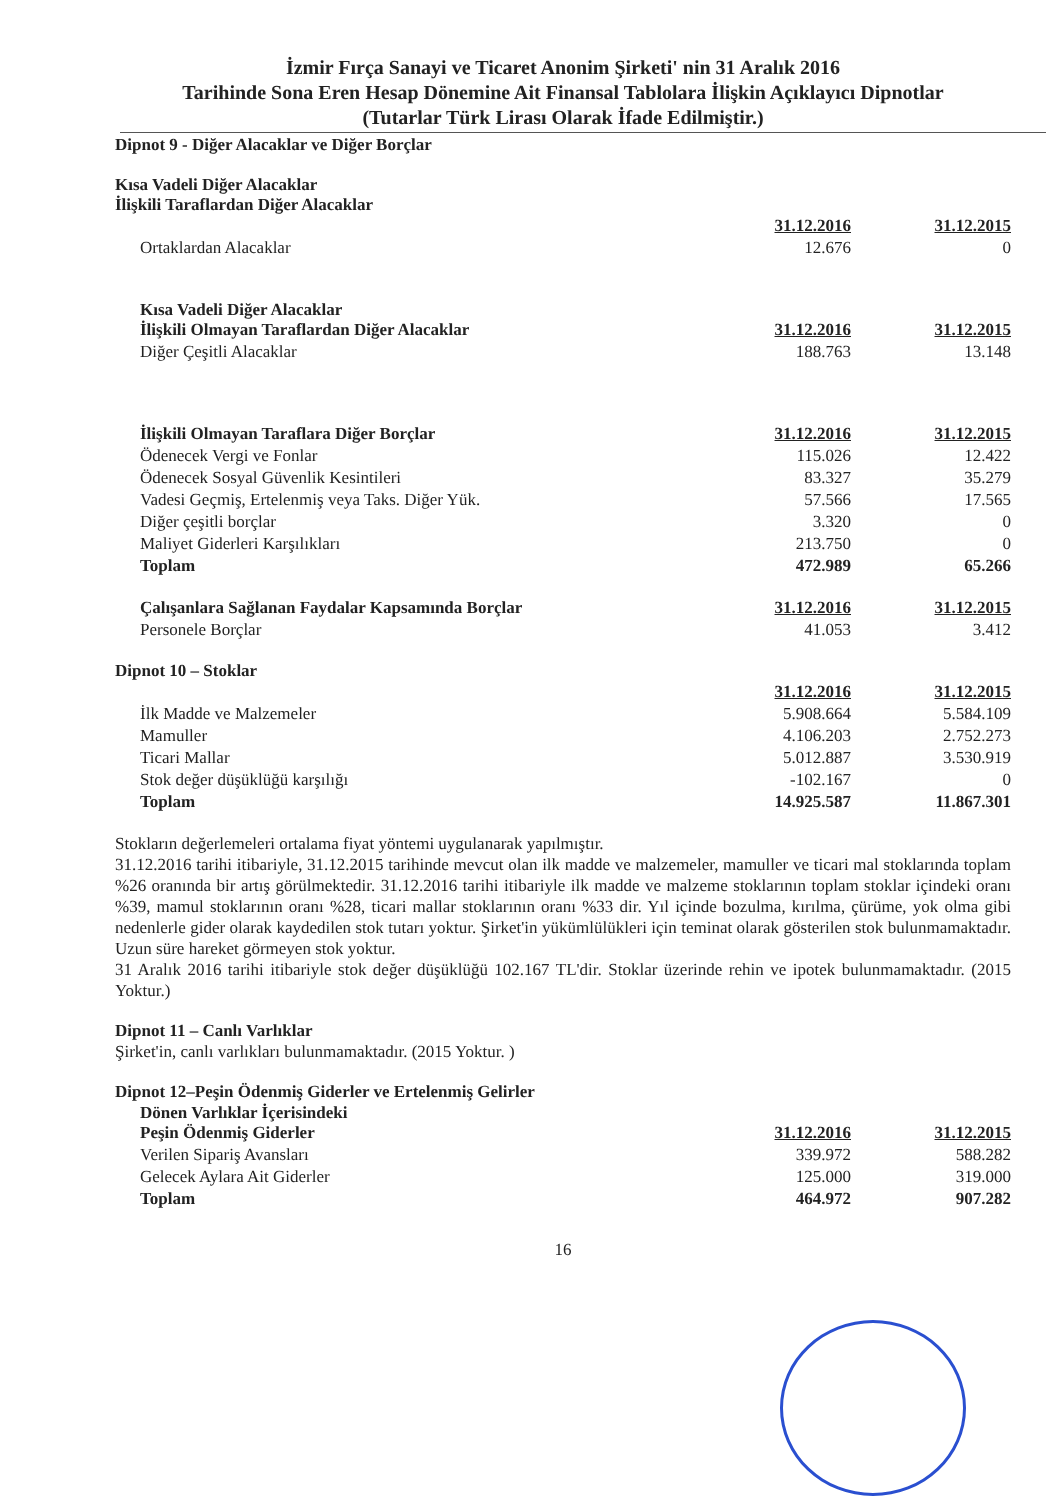İzmir Fırça Sanayi ve Ticaret Anonim Şirketi' nin 31 Aralık 2016
Tarihinde Sona Eren Hesap Dönemine Ait Finansal Tablolara İlişkin Açıklayıcı Dipnotlar
(Tutarlar Türk Lirası Olarak İfade Edilmiştir.)
Dipnot 9 - Diğer Alacaklar ve Diğer Borçlar
Kısa Vadeli Diğer Alacaklar
İlişkili Taraflardan Diğer Alacaklar
| | 31.12.2016 | 31.12.2015 |
| Ortaklardan Alacaklar | 12.676 | 0 |
| Kısa Vadeli Diğer Alacaklar İlişkili Olmayan Taraflardan Diğer Alacaklar | 31.12.2016 | 31.12.2015 |
| Diğer Çeşitli Alacaklar | 188.763 | 13.148 |
| İlişkili Olmayan Taraflara Diğer Borçlar | 31.12.2016 | 31.12.2015 |
| Ödenecek Vergi ve Fonlar | 115.026 | 12.422 |
| Ödenecek Sosyal Güvenlik Kesintileri | 83.327 | 35.279 |
| Vadesi Geçmiş, Ertelenmiş veya Taks. Diğer Yük. | 57.566 | 17.565 |
| Diğer çeşitli borçlar | 3.320 | 0 |
| Maliyet Giderleri Karşılıkları | 213.750 | 0 |
| Toplam | 472.989 | 65.266 |
| Çalışanlara Sağlanan Faydalar Kapsamında Borçlar | 31.12.2016 | 31.12.2015 |
| Personele Borçlar | 41.053 | 3.412 |
Dipnot 10 – Stoklar
| | 31.12.2016 | 31.12.2015 |
| İlk Madde ve Malzemeler | 5.908.664 | 5.584.109 |
| Mamuller | 4.106.203 | 2.752.273 |
| Ticari Mallar | 5.012.887 | 3.530.919 |
| Stok değer düşüklüğü karşılığı | -102.167 | 0 |
| Toplam | 14.925.587 | 11.867.301 |
Stokların değerlemeleri ortalama fiyat yöntemi uygulanarak yapılmıştır.
31.12.2016 tarihi itibariyle, 31.12.2015 tarihinde mevcut olan ilk madde ve malzemeler, mamuller ve ticari mal stoklarında toplam %26 oranında bir artış görülmektedir. 31.12.2016 tarihi itibariyle ilk madde ve malzeme stoklarının toplam stoklar içindeki oranı %39, mamul stoklarının oranı %28, ticari mallar stoklarının oranı %33 dir. Yıl içinde bozulma, kırılma, çürüme, yok olma gibi nedenlerle gider olarak kaydedilen stok tutarı yoktur. Şirket'in yükümlülükleri için teminat olarak gösterilen stok bulunmamaktadır. Uzun süre hareket görmeyen stok yoktur.
31 Aralık 2016 tarihi itibariyle stok değer düşüklüğü 102.167 TL'dir. Stoklar üzerinde rehin ve ipotek bulunmamaktadır. (2015 Yoktur.)
Dipnot 11 – Canlı Varlıklar
Şirket'in, canlı varlıkları bulunmamaktadır. (2015 Yoktur. )
Dipnot 12–Peşin Ödenmiş Giderler ve Ertelenmiş Gelirler
| Dönen Varlıklar İçerisindeki Peşin Ödenmiş Giderler | 31.12.2016 | 31.12.2015 |
| Verilen Sipariş Avansları | 339.972 | 588.282 |
| Gelecek Aylara Ait Giderler | 125.000 | 319.000 |
| Toplam | 464.972 | 907.282 |
16